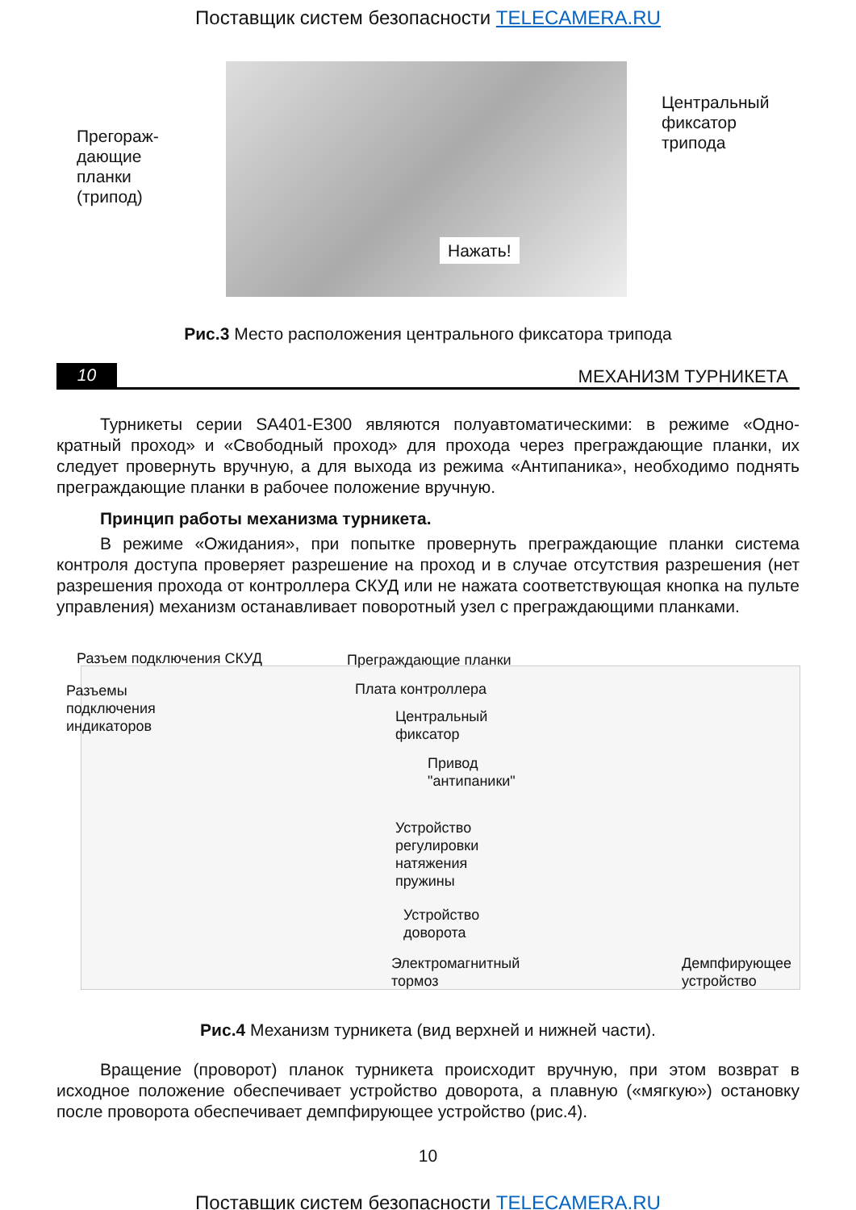Поставщик систем безопасности TELECAMERA.RU
Прегораж-
дающие
планки
(трипод)
Центральный
фиксатор
трипода
Нажать!
Рис.3 Место расположения центрального фиксатора трипода
10
МЕХАНИЗМ ТУРНИКЕТА
Турникеты серии SA401-E300 являются полуавтоматическими: в режиме «Одно-кратный проход» и «Свободный проход» для прохода через преграждающие планки, их следует провернуть вручную, а для выхода из режима «Антипаника», необходимо поднять преграждающие планки в рабочее положение вручную.
Принцип работы механизма турникета.
В режиме «Ожидания», при попытке провернуть преграждающие планки система контроля доступа проверяет разрешение на проход и в случае отсутствия разрешения (нет разрешения прохода от контроллера СКУД или не нажата соответствующая кнопка на пульте управления) механизм останавливает поворотный узел с преграждающими планками.
Разъем подключения СКУД
Разъемы
подключения
индикаторов
Преграждающие планки
Плата контроллера
Центральный
фиксатор
Привод
"антипаники"
Устройство
регулировки
натяжения
пружины
Устройство
доворота
Электромагнитный
тормоз
Демпфирующее
устройство
Рис.4 Механизм турникета (вид верхней и нижней части).
Вращение (проворот) планок турникета происходит вручную, при этом возврат в исходное положение обеспечивает устройство доворота, а плавную («мягкую») остановку после проворота обеспечивает демпфирующее устройство (рис.4).
10
Поставщик систем безопасности TELECAMERA.RU